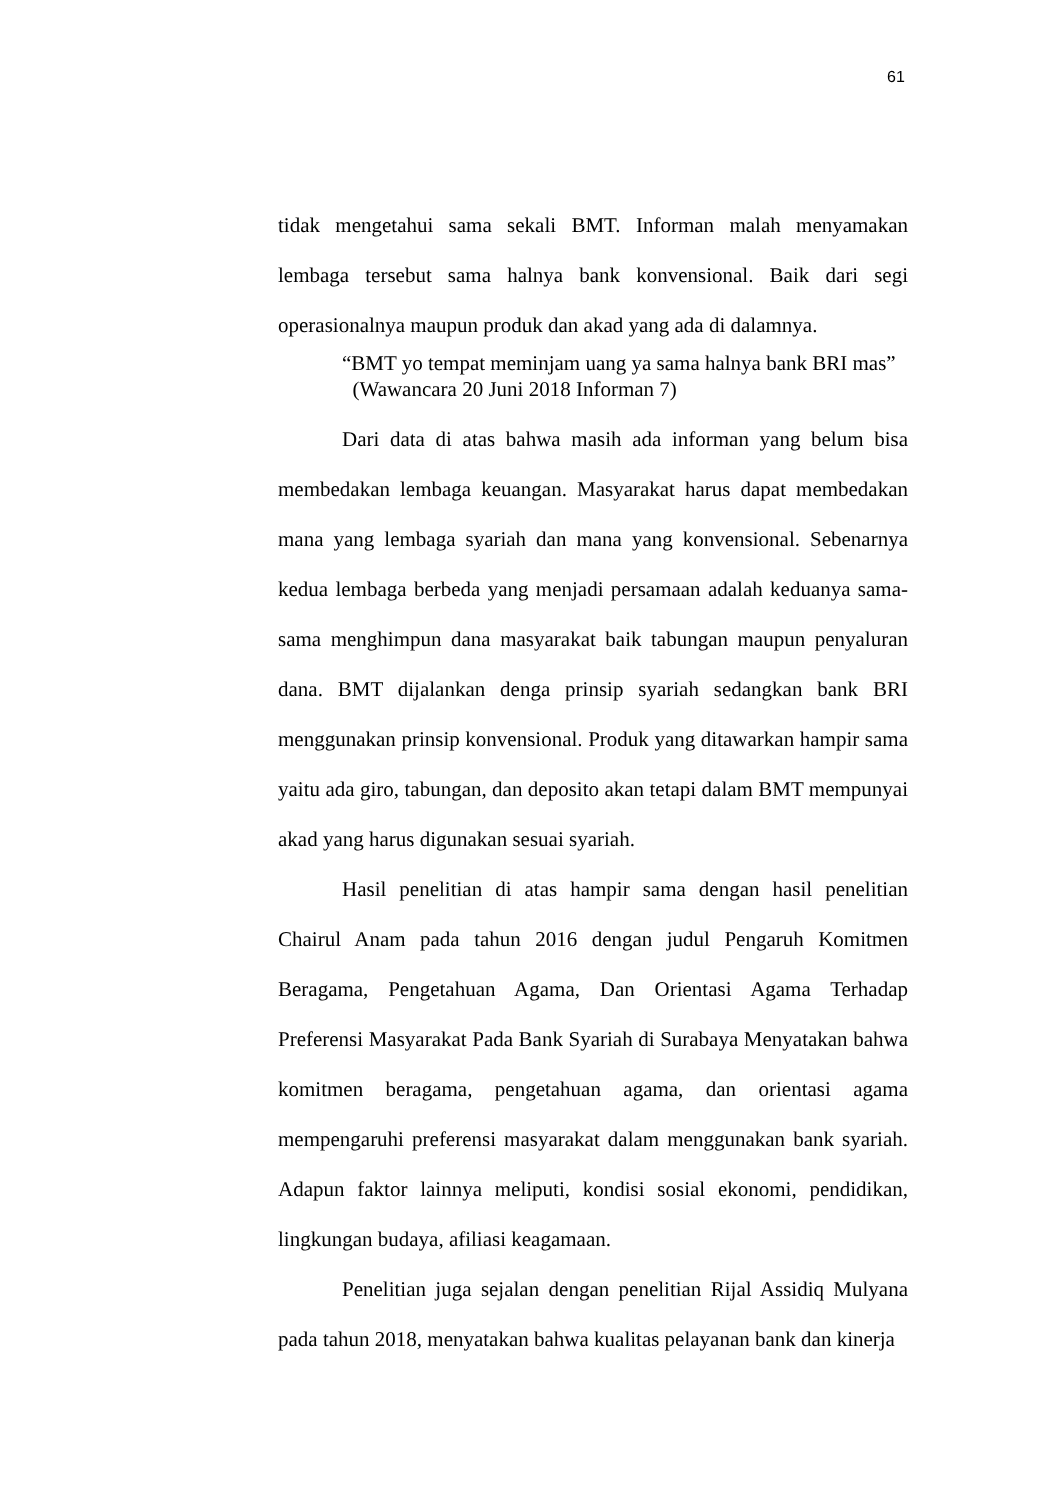61
tidak mengetahui sama sekali BMT. Informan malah menyamakan lembaga tersebut sama halnya bank konvensional. Baik dari segi operasionalnya maupun produk dan akad yang ada di dalamnya.
“BMT yo tempat meminjam uang ya sama halnya bank BRI mas”
(Wawancara 20 Juni 2018 Informan 7)
Dari data di atas bahwa masih ada informan yang belum bisa membedakan lembaga keuangan. Masyarakat harus dapat membedakan mana yang lembaga syariah dan mana yang konvensional. Sebenarnya kedua lembaga berbeda yang menjadi persamaan adalah keduanya sama-sama menghimpun dana masyarakat baik tabungan maupun penyaluran dana. BMT dijalankan denga prinsip syariah sedangkan bank BRI menggunakan prinsip konvensional. Produk yang ditawarkan hampir sama yaitu ada giro, tabungan, dan deposito akan tetapi dalam BMT mempunyai akad yang harus digunakan sesuai syariah.
Hasil penelitian di atas hampir sama dengan hasil penelitian Chairul Anam pada tahun 2016 dengan judul Pengaruh Komitmen Beragama, Pengetahuan Agama, Dan Orientasi Agama Terhadap Preferensi Masyarakat Pada Bank Syariah di Surabaya Menyatakan bahwa komitmen beragama, pengetahuan agama, dan orientasi agama mempengaruhi preferensi masyarakat dalam menggunakan bank syariah. Adapun faktor lainnya meliputi, kondisi sosial ekonomi, pendidikan, lingkungan budaya, afiliasi keagamaan.
Penelitian juga sejalan dengan penelitian Rijal Assidiq Mulyana pada tahun 2018, menyatakan bahwa kualitas pelayanan bank dan kinerja